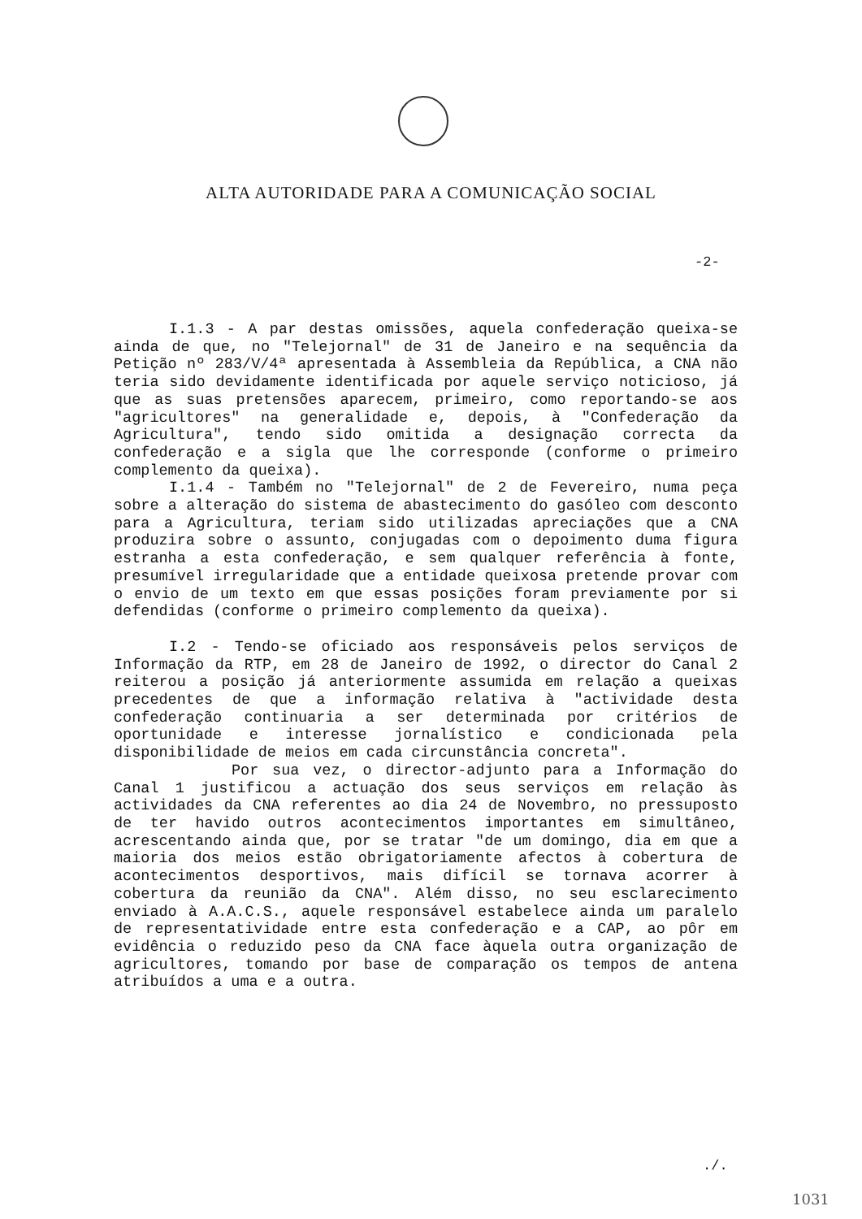ALTA AUTORIDADE PARA A COMUNICAÇÃO SOCIAL
-2-
I.1.3 - A par destas omissões, aquela confederação queixa-se ainda de que, no "Telejornal" de 31 de Janeiro e na sequência da Petição nº 283/V/4ª apresentada à Assembleia da República, a CNA não teria sido devidamente identificada por aquele serviço noticioso, já que as suas pretensões aparecem, primeiro, como reportando-se aos "agricultores" na generalidade e, depois, à "Confederação da Agricultura", tendo sido omitida a designação correcta da confederação e a sigla que lhe corresponde (conforme o primeiro complemento da queixa).
I.1.4 - Também no "Telejornal" de 2 de Fevereiro, numa peça sobre a alteração do sistema de abastecimento do gasóleo com desconto para a Agricultura, teriam sido utilizadas apreciações que a CNA produzira sobre o assunto, conjugadas com o depoimento duma figura estranha a esta confederação, e sem qualquer referência à fonte, presumível irregularidade que a entidade queixosa pretende provar com o envio de um texto em que essas posições foram previamente por si defendidas (conforme o primeiro complemento da queixa).
I.2 - Tendo-se oficiado aos responsáveis pelos serviços de Informação da RTP, em 28 de Janeiro de 1992, o director do Canal 2 reiterou a posição já anteriormente assumida em relação a queixas precedentes de que a informação relativa à "actividade desta confederação continuaria a ser determinada por critérios de oportunidade e interesse jornalístico e condicionada pela disponibilidade de meios em cada circunstância concreta".
Por sua vez, o director-adjunto para a Informação do Canal 1 justificou a actuação dos seus serviços em relação às actividades da CNA referentes ao dia 24 de Novembro, no pressuposto de ter havido outros acontecimentos importantes em simultâneo, acrescentando ainda que, por se tratar "de um domingo, dia em que a maioria dos meios estão obrigatoriamente afectos à cobertura de acontecimentos desportivos, mais difícil se tornava acorrer à cobertura da reunião da CNA". Além disso, no seu esclarecimento enviado à A.A.C.S., aquele responsável estabelece ainda um paralelo de representatividade entre esta confederação e a CAP, ao pôr em evidência o reduzido peso da CNA face àquela outra organização de agricultores, tomando por base de comparação os tempos de antena atribuídos a uma e a outra.
./.
1031